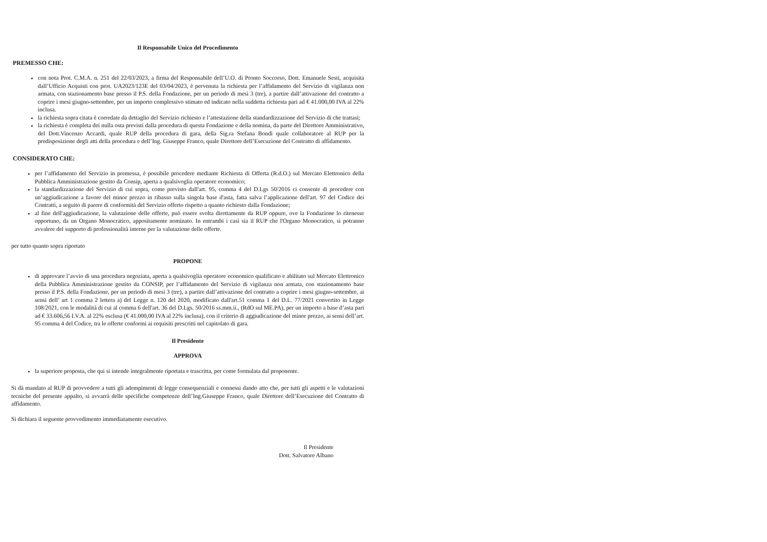Il Responsabile Unico del Procedimento
PREMESSO CHE:
con nota Prot. C.M.A. n. 251 del 22/03/2023, a firma del Responsabile dell’U.O. di Pronto Soccorso, Dott. Emanuele Sesti, acquisita dall’Ufficio Acquisti con prot. UA2023/123E del 03/04/2023, è pervenuta la richiesta per l’affidamento del Servizio di vigilanza non armata, con stazionamento base presso il P.S. della Fondazione, per un periodo di mesi 3 (tre), a partire dall’attivazione del contratto a coprire i mesi giugno-settembre, per un importo complessivo stimato ed indicato nella suddetta richiesta pari ad € 41.000,00 IVA al 22% inclusa.
la richiesta sopra citata è corredate da dettaglio del Servizio richiesto e l’attestazione della standardizzazione del Servizio di che trattasi;
la richiesta è completa dei nulla osta previsti dalla procedura di questa Fondazione e della nomina, da parte del Direttore Amministrativo, del Dott.Vincenzo Accardi, quale RUP della procedura di gara, della Sig.ra Stefana Bondì quale collaboratore al RUP per la predisposizione degli atti della procedura e dell’Ing. Giuseppe Franco, quale Direttore dell’Esecuzione del Contratto di affidamento.
CONSIDERATO CHE:
per l’affidamento del Servizio in premessa, è possibile procedere mediante Richiesta di Offerta (R.d.O.) sul Mercato Elettronico della Pubblica Amministrazione gestito da Consip, aperta a qualsivoglia operatore economico;
la standardizzazione del Servizio di cui sopra, come previsto dall'art. 95, comma 4 del D.Lgs 50/2016 ci consente di procedere con un’aggiudicazione a favore del minor prezzo in ribasso sulla singola base d'asta, fatta salva l’applicazione dell'art. 97 del Codice dei Contratti, a seguito di parere di conformità del Servizio offerto rispetto a quanto richiesto dalla Fondazione;
al fine dell'aggiudicazione, la valutazione delle offerte, può essere svolta direttamente da RUP oppure, ove la Fondazione lo ritenesse opportuno, da un Organo Monocratico, appositamente nominato. In entrambi i casi sia il RUP che l'Organo Monocratico, si potranno avvalere del supporto di professionalità interne per la valutazione delle offerte.
per tutto quanto sopra riportato
PROPONE
di approvare l’avvio di una procedura negoziata, aperta a qualsivoglia operatore economico qualificato e abilitato sul Mercato Elettronico della Pubblica Amministrazione gestito da CONSIP, per l’affidamento del Servizio di vigilanza non armata, con stazionamento base presso il P.S. della Fondazione, per un periodo di mesi 3 (tre), a partire dall’attivazione del contratto a coprire i mesi giugno-settembre, ai sensi dell’ art 1 comma 2 lettera a) del Legge n. 120 del 2020, modificato dall'art.51 comma 1 del D.L. 77/2021 convertito in Legge 108/2021, con le modalità di cui al comma 6 dell'art. 36 del D.Lgs. 50/2016 ss.mm.ii., (RdO sul ME.PA), per un importo a base d’asta pari ad € 33.606,56 I.V.A. al 22% esclusa (€ 41.000,00 IVA al 22% inclusa), con il criterio di aggiudicazione del minor prezzo, ai sensi dell’art. 95 comma 4 del Codice, tra le offerte conformi ai requisiti prescritti nel capitolato di gara.
Il Presidente
APPROVA
la superiore proposta, che qui si intende integralmente riportata e trascritta, per come formulata dal proponente.
Si dà mandato al RUP di provvedere a tutti gli adempimenti di legge consequenziali e connessi dando atto che, per tutti gli aspetti e le valutazioni tecniche del presente appalto, si avvarrà delle specifiche competenze dell’Ing.Giuseppe Franco, quale Direttore dell’Esecuzione del Contratto di affidamento.
Si dichiara il seguente provvedimento immediatamente esecutivo.
Il Presidente
Dott. Salvatore Albano